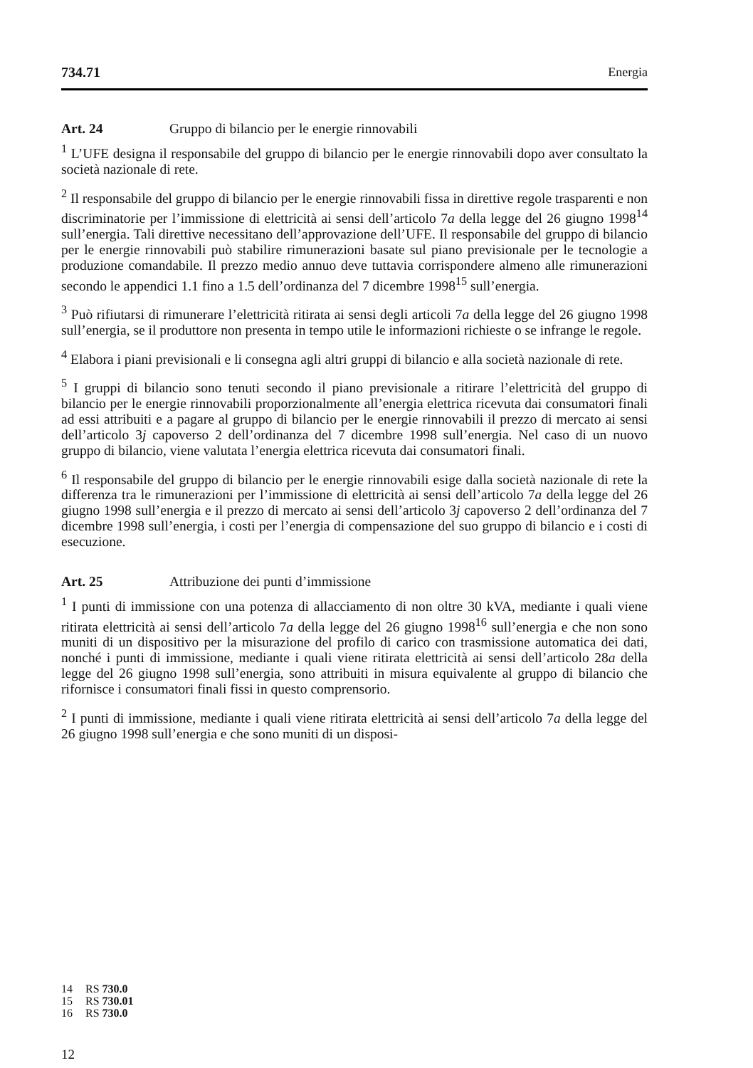734.71 Energia
Art. 24 Gruppo di bilancio per le energie rinnovabili
<sup>1</sup> L’UFE designa il responsabile del gruppo di bilancio per le energie rinnovabili dopo aver consultato la società nazionale di rete.
<sup>2</sup> Il responsabile del gruppo di bilancio per le energie rinnovabili fissa in direttive regole trasparenti e non discriminatorie per l’immissione di elettricità ai sensi dell’articolo 7a della legge del 26 giugno 1998<sup>14</sup> sull’energia. Tali direttive necessitano dell’approvazione dell’UFE. Il responsabile del gruppo di bilancio per le energie rinnovabili può stabilire rimunerazioni basate sul piano previsionale per le tecnologie a produzione comandabile. Il prezzo medio annuo deve tuttavia corrispondere almeno alle rimunerazioni secondo le appendici 1.1 fino a 1.5 dell’ordinanza del 7 dicembre 1998<sup>15</sup> sull’energia.
<sup>3</sup> Può rifiutarsi di rimunerare l’elettricità ritirata ai sensi degli articoli 7a della legge del 26 giugno 1998 sull’energia, se il produttore non presenta in tempo utile le informazioni richieste o se infrange le regole.
<sup>4</sup> Elabora i piani previsionali e li consegna agli altri gruppi di bilancio e alla società nazionale di rete.
<sup>5</sup> I gruppi di bilancio sono tenuti secondo il piano previsionale a ritirare l’elettricità del gruppo di bilancio per le energie rinnovabili proporzionalmente all’energia elettrica ricevuta dai consumatori finali ad essi attribuiti e a pagare al gruppo di bilancio per le energie rinnovabili il prezzo di mercato ai sensi dell’articolo 3j capoverso 2 dell’ordinanza del 7 dicembre 1998 sull’energia. Nel caso di un nuovo gruppo di bilancio, viene valutata l’energia elettrica ricevuta dai consumatori finali.
<sup>6</sup> Il responsabile del gruppo di bilancio per le energie rinnovabili esige dalla società nazionale di rete la differenza tra le rimunerazioni per l’immissione di elettricità ai sensi dell’articolo 7a della legge del 26 giugno 1998 sull’energia e il prezzo di mercato ai sensi dell’articolo 3j capoverso 2 dell’ordinanza del 7 dicembre 1998 sull’energia, i costi per l’energia di compensazione del suo gruppo di bilancio e i costi di esecuzione.
Art. 25 Attribuzione dei punti d’immissione
<sup>1</sup> I punti di immissione con una potenza di allacciamento di non oltre 30 kVA, mediante i quali viene ritirata elettricità ai sensi dell’articolo 7a della legge del 26 giugno 1998<sup>16</sup> sull’energia e che non sono muniti di un dispositivo per la misurazione del profilo di carico con trasmissione automatica dei dati, nonché i punti di immissione, mediante i quali viene ritirata elettricità ai sensi dell’articolo 28a della legge del 26 giugno 1998 sull’energia, sono attribuiti in misura equivalente al gruppo di bilancio che rifornisce i consumatori finali fissi in questo comprensorio.
<sup>2</sup> I punti di immissione, mediante i quali viene ritirata elettricità ai sensi dell’articolo 7a della legge del 26 giugno 1998 sull’energia e che sono muniti di un disposi-
14 RS 730.0
15 RS 730.01
16 RS 730.0
12